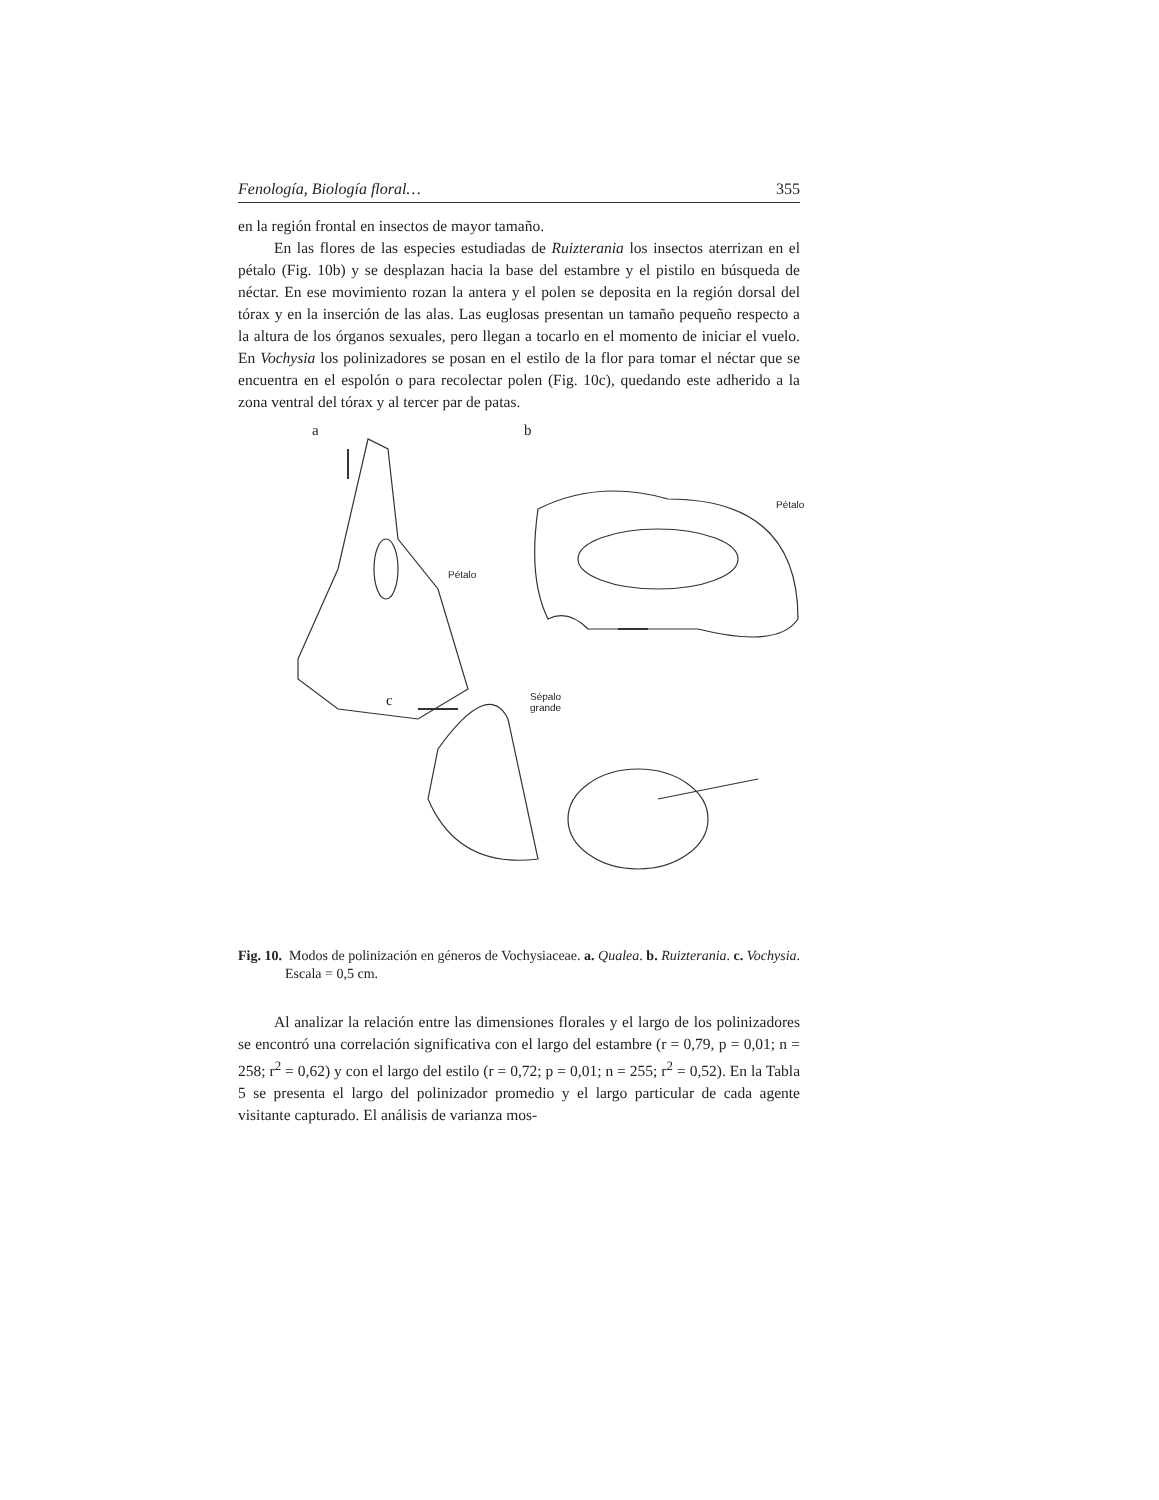Fenología, Biología floral… 355
en la región frontal en insectos de mayor tamaño.
En las flores de las especies estudiadas de Ruizterania los insectos aterrizan en el pétalo (Fig. 10b) y se desplazan hacia la base del estambre y el pistilo en búsqueda de néctar. En ese movimiento rozan la antera y el polen se deposita en la región dorsal del tórax y en la inserción de las alas. Las euglosas presentan un tamaño pequeño respecto a la altura de los órganos sexuales, pero llegan a tocarlo en el momento de iniciar el vuelo. En Vochysia los polinizadores se posan en el estilo de la flor para tomar el néctar que se encuentra en el espolón o para recolectar polen (Fig. 10c), quedando este adherido a la zona ventral del tórax y al tercer par de patas.
a b
Pétalo
Pétalo
c Sépalo
grande
Fig. 10. Modos de polinización en géneros de Vochysiaceae. a. Qualea. b. Ruizterania. c. Vochysia. Escala = 0,5 cm.
Al analizar la relación entre las dimensiones florales y el largo de los polinizadores se encontró una correlación significativa con el largo del estambre (r = 0,79, p = 0,01; n = 258; r<sup>2</sup> = 0,62) y con el largo del estilo (r = 0,72; p = 0,01; n = 255; r<sup>2</sup> = 0,52). En la Tabla 5 se presenta el largo del polinizador promedio y el largo particular de cada agente visitante capturado. El análisis de varianza mos-